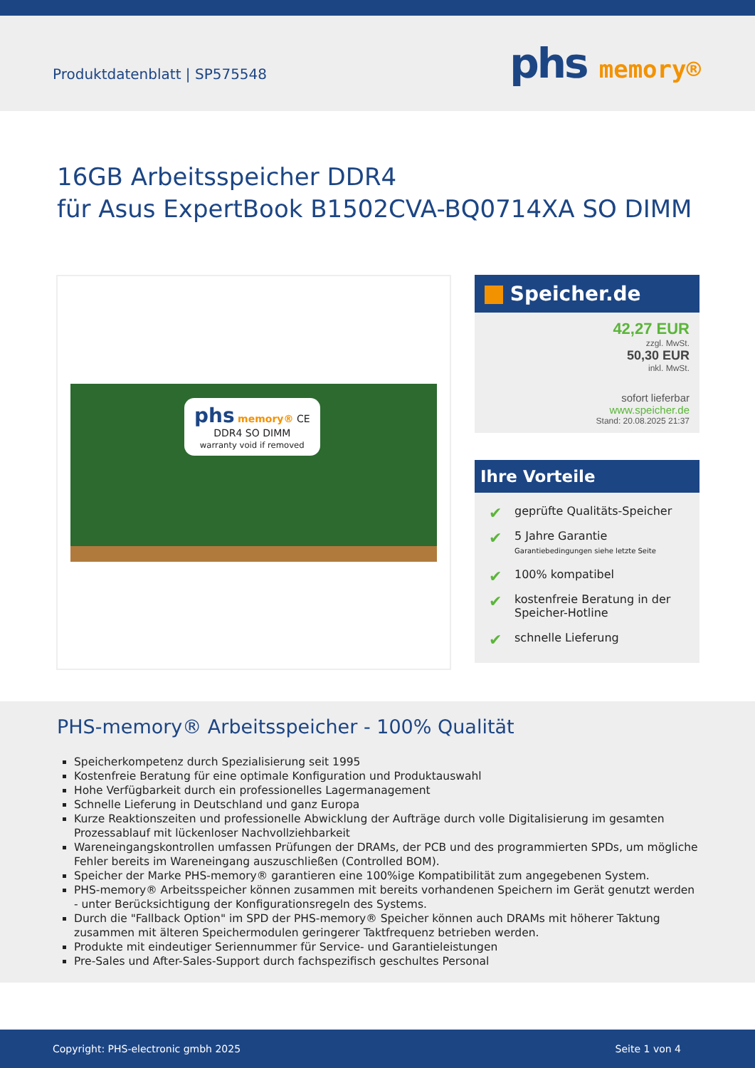Produktdatenblatt | SP575548
phs memory®
16GB Arbeitsspeicher DDR4
für Asus ExpertBook B1502CVA-BQ0714XA SO DIMM
phs memory® CE
DDR4 SO DIMM
warranty void if removed
Speicher.de
42,27 EUR
zzgl. MwSt.
50,30 EUR
inkl. MwSt.
sofort lieferbar
www.speicher.de
Stand: 20.08.2025 21:37
Ihre Vorteile
✔ geprüfte Qualitäts-Speicher
✔ 5 Jahre Garantie
Garantiebedingungen siehe letzte Seite
✔ 100% kompatibel
✔ kostenfreie Beratung in der Speicher-Hotline
✔ schnelle Lieferung
PHS-memory® Arbeitsspeicher - 100% Qualität
Speicherkompetenz durch Spezialisierung seit 1995
Kostenfreie Beratung für eine optimale Konfiguration und Produktauswahl
Hohe Verfügbarkeit durch ein professionelles Lagermanagement
Schnelle Lieferung in Deutschland und ganz Europa
Kurze Reaktionszeiten und professionelle Abwicklung der Aufträge durch volle Digitalisierung im gesamten Prozessablauf mit lückenloser Nachvollziehbarkeit
Wareneingangskontrollen umfassen Prüfungen der DRAMs, der PCB und des programmierten SPDs, um mögliche Fehler bereits im Wareneingang auszuschließen (Controlled BOM).
Speicher der Marke PHS-memory® garantieren eine 100%ige Kompatibilität zum angegebenen System.
PHS-memory® Arbeitsspeicher können zusammen mit bereits vorhandenen Speichern im Gerät genutzt werden - unter Berücksichtigung der Konfigurationsregeln des Systems.
Durch die "Fallback Option" im SPD der PHS-memory® Speicher können auch DRAMs mit höherer Taktung zusammen mit älteren Speichermodulen geringerer Taktfrequenz betrieben werden.
Produkte mit eindeutiger Seriennummer für Service- und Garantieleistungen
Pre-Sales und After-Sales-Support durch fachspezifisch geschultes Personal
Copyright: PHS-electronic gmbh 2025 Seite 1 von 4